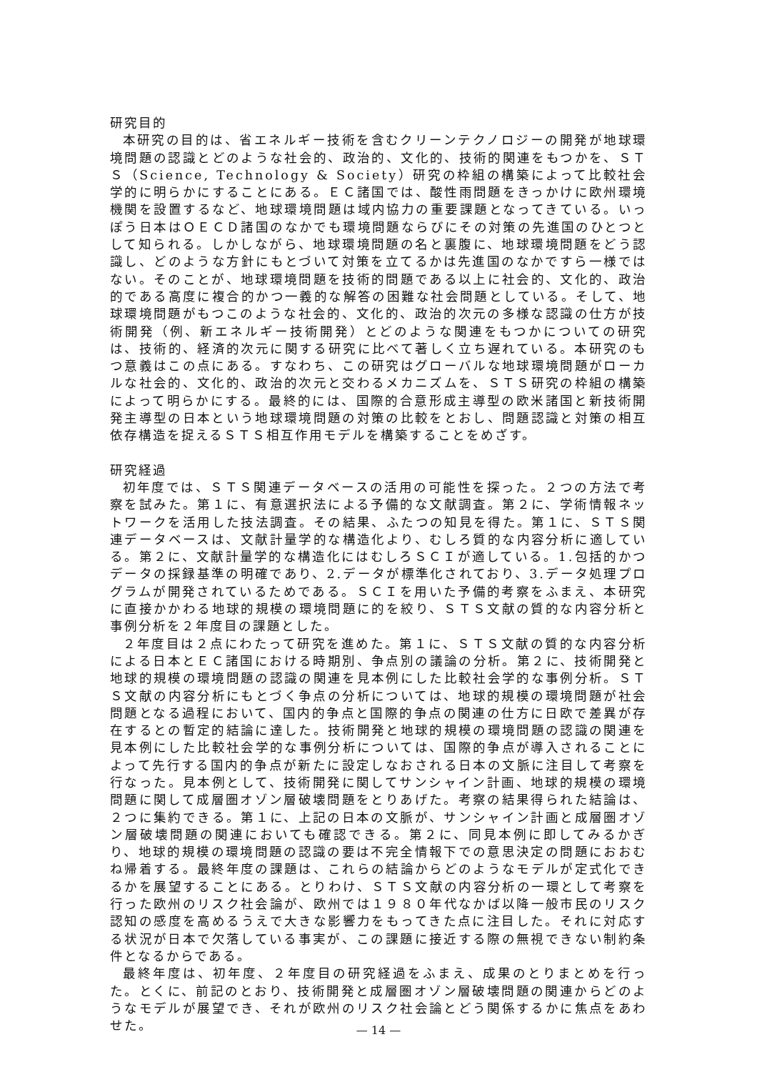研究目的
本研究の目的は、省エネルギー技術を含むクリーンテクノロジーの開発が地球環境問題の認識とどのような社会的、政治的、文化的、技術的関連をもつかを、ＳＴＳ（Science, Technology & Society）研究の枠組の構築によって比較社会学的に明らかにすることにある。ＥＣ諸国では、酸性雨問題をきっかけに欧州環境機関を設置するなど、地球環境問題は域内協力の重要課題となってきている。いっぽう日本はＯＥＣＤ諸国のなかでも環境問題ならびにその対策の先進国のひとつとして知られる。しかしながら、地球環境問題の名と裏腹に、地球環境問題をどう認識し、どのような方針にもとづいて対策を立てるかは先進国のなかですら一様ではない。そのことが、地球環境問題を技術的問題である以上に社会的、文化的、政治的である高度に複合的かつ一義的な解答の困難な社会問題としている。そして、地球環境問題がもつこのような社会的、文化的、政治的次元の多様な認識の仕方が技術開発（例、新エネルギー技術開発）とどのような関連をもつかについての研究は、技術的、経済的次元に関する研究に比べて著しく立ち遅れている。本研究のもつ意義はこの点にある。すなわち、この研究はグローバルな地球環境問題がローカルな社会的、文化的、政治的次元と交わるメカニズムを、ＳＴＳ研究の枠組の構築によって明らかにする。最終的には、国際的合意形成主導型の欧米諸国と新技術開発主導型の日本という地球環境問題の対策の比較をとおし、問題認識と対策の相互依存構造を捉えるＳＴＳ相互作用モデルを構築することをめざす。
研究経過
初年度では、ＳＴＳ関連データベースの活用の可能性を探った。２つの方法で考察を試みた。第１に、有意選択法による予備的な文献調査。第２に、学術情報ネットワークを活用した技法調査。その結果、ふたつの知見を得た。第１に、ＳＴＳ関連データベースは、文献計量学的な構造化より、むしろ質的な内容分析に適している。第２に、文献計量学的な構造化にはむしろＳＣＩが適している。1.包括的かつデータの採録基準の明確であり、2.データが標準化されており、3.データ処理プログラムが開発されているためである。ＳＣＩを用いた予備的考察をふまえ、本研究に直接かかわる地球的規模の環境問題に的を絞り、ＳＴＳ文献の質的な内容分析と事例分析を２年度目の課題とした。
２年度目は２点にわたって研究を進めた。第１に、ＳＴＳ文献の質的な内容分析による日本とＥＣ諸国における時期別、争点別の議論の分析。第２に、技術開発と地球的規模の環境問題の認識の関連を見本例にした比較社会学的な事例分析。ＳＴＳ文献の内容分析にもとづく争点の分析については、地球的規模の環境問題が社会問題となる過程において、国内的争点と国際的争点の関連の仕方に日欧で差異が存在するとの暫定的結論に達した。技術開発と地球的規模の環境問題の認識の関連を見本例にした比較社会学的な事例分析については、国際的争点が導入されることによって先行する国内的争点が新たに設定しなおされる日本の文脈に注目して考察を行なった。見本例として、技術開発に関してサンシャイン計画、地球的規模の環境問題に関して成層圏オゾン層破壊問題をとりあげた。考察の結果得られた結論は、２つに集約できる。第１に、上記の日本の文脈が、サンシャイン計画と成層圏オゾン層破壊問題の関連においても確認できる。第２に、同見本例に即してみるかぎり、地球的規模の環境問題の認識の要は不完全情報下での意思決定の問題におおむね帰着する。最終年度の課題は、これらの結論からどのようなモデルが定式化できるかを展望することにある。とりわけ、ＳＴＳ文献の内容分析の一環として考察を行った欧州のリスク社会論が、欧州では１９８０年代なかば以降一般市民のリスク認知の感度を高めるうえで大きな影響力をもってきた点に注目した。それに対応する状況が日本で欠落している事実が、この課題に接近する際の無視できない制約条件となるからである。
最終年度は、初年度、２年度目の研究経過をふまえ、成果のとりまとめを行った。とくに、前記のとおり、技術開発と成層圏オゾン層破壊問題の関連からどのようなモデルが展望でき、それが欧州のリスク社会論とどう関係するかに焦点をあわせた。
— 14 —